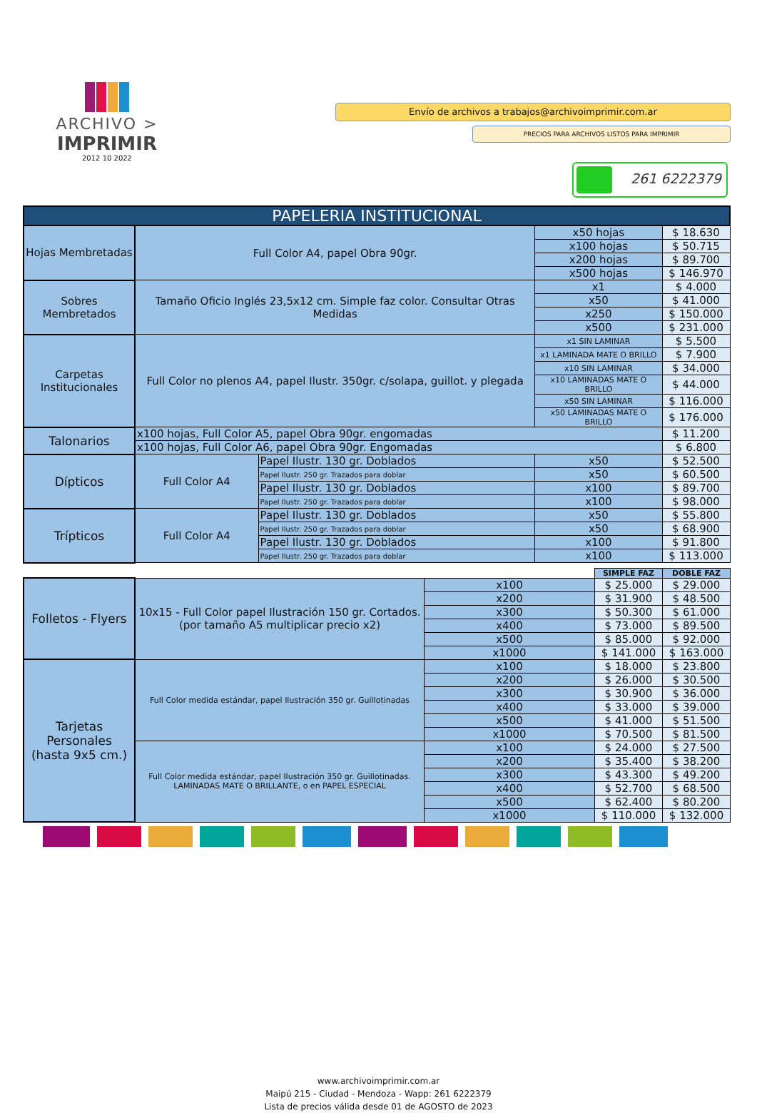ARCHIVO >
IMPRIMIR
2012 10 2022
Envío de archivos a trabajos@archivoimprimir.com.ar
PRECIOS PARA ARCHIVOS LISTOS PARA IMPRIMIR
261 6222379
| PAPELERIA INSTITUCIONAL | | | | |
| --- | --- | --- | --- | --- |
| Hojas Membretadas | Full Color A4, papel Obra 90gr. | | x50 hojas | $ 18.630 |
| | | | x100 hojas | $ 50.715 |
| | | | x200 hojas | $ 89.700 |
| | | | x500 hojas | $ 146.970 |
| Sobres Membretados | Tamaño Oficio Inglés 23,5x12 cm. Simple faz color. Consultar Otras Medidas | | x1 | $ 4.000 |
| | | | x50 | $ 41.000 |
| | | | x250 | $ 150.000 |
| | | | x500 | $ 231.000 |
| Carpetas Institucionales | Full Color no plenos A4, papel Ilustr. 350gr. c/solapa, guillot. y plegada | | x1 SIN LAMINAR | $ 5.500 |
| | | | x1 LAMINADA MATE O BRILLO | $ 7.900 |
| | | | x10 SIN LAMINAR | $ 34.000 |
| | | | x10 LAMINADAS MATE O BRILLO | $ 44.000 |
| | | | x50 SIN LAMINAR | $ 116.000 |
| | | | x50 LAMINADAS MATE O BRILLO | $ 176.000 |
| Talonarios | x100 hojas, Full Color A5, papel Obra 90gr. engomadas | | | $ 11.200 |
| | x100 hojas, Full Color A6, papel Obra 90gr. Engomadas | | | $ 6.800 |
| Dípticos | Full Color A4 | Papel Ilustr. 130 gr. Doblados | x50 | $ 52.500 |
| | | Papel Ilustr. 250 gr. Trazados para doblar | x50 | $ 60.500 |
| | | Papel Ilustr. 130 gr. Doblados | x100 | $ 89.700 |
| | | Papel Ilustr. 250 gr. Trazados para doblar | x100 | $ 98.000 |
| Trípticos | Full Color A4 | Papel Ilustr. 130 gr. Doblados | x50 | $ 55.800 |
| | | Papel Ilustr. 250 gr. Trazados para doblar | x50 | $ 68.900 |
| | | Papel Ilustr. 130 gr. Doblados | x100 | $ 91.800 |
| | | Papel Ilustr. 250 gr. Trazados para doblar | x100 | $ 113.000 |
| | | | SIMPLE FAZ | DOBLE FAZ |
| Folletos - Flyers | 10x15 - Full Color papel Ilustración 150 gr. Cortados. (por tamaño A5 multiplicar precio x2) | x100 | $ 25.000 | $ 29.000 |
| | | x200 | $ 31.900 | $ 48.500 |
| | | x300 | $ 50.300 | $ 61.000 |
| | | x400 | $ 73.000 | $ 89.500 |
| | | x500 | $ 85.000 | $ 92.000 |
| | | x1000 | $ 141.000 | $ 163.000 |
| Tarjetas Personales (hasta 9x5 cm.) | Full Color medida estándar, papel Ilustración 350 gr. Guillotinadas | x100 | $ 18.000 | $ 23.800 |
| | | x200 | $ 26.000 | $ 30.500 |
| | | x300 | $ 30.900 | $ 36.000 |
| | | x400 | $ 33.000 | $ 39.000 |
| | | x500 | $ 41.000 | $ 51.500 |
| | | x1000 | $ 70.500 | $ 81.500 |
| | Full Color medida estándar, papel Ilustración 350 gr. Guillotinadas. LAMINADAS MATE O BRILLANTE, o en PAPEL ESPECIAL | x100 | $ 24.000 | $ 27.500 |
| | | x200 | $ 35.400 | $ 38.200 |
| | | x300 | $ 43.300 | $ 49.200 |
| | | x400 | $ 52.700 | $ 68.500 |
| | | x500 | $ 62.400 | $ 80.200 |
| | | x1000 | $ 110.000 | $ 132.000 |
www.archivoimprimir.com.ar
Maipú 215 - Ciudad - Mendoza - Wapp: 261 6222379
Lista de precios válida desde 01 de AGOSTO de 2023